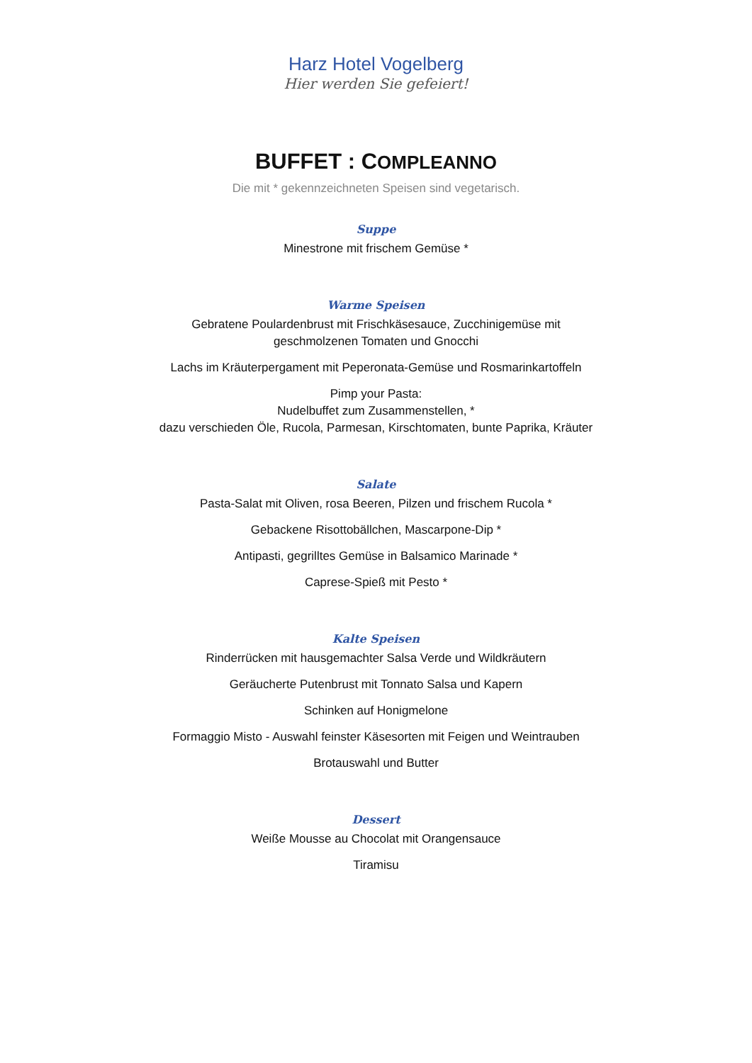Harz Hotel Vogelberg
Hier werden Sie gefeiert!
BUFFET : COMPLEANNO
Die mit * gekennzeichneten Speisen sind vegetarisch.
Suppe
Minestrone mit frischem Gemüse *
Warme Speisen
Gebratene Poulardenbrust mit Frischkäsesauce, Zucchinigemüse mit
geschmolzenen Tomaten und Gnocchi
Lachs im Kräuterpergament mit Peperonata-Gemüse und Rosmarinkartoffeln
Pimp your Pasta:
Nudelbuffet zum Zusammenstellen, *
dazu verschieden Öle, Rucola, Parmesan, Kirschtomaten, bunte Paprika, Kräuter
Salate
Pasta-Salat mit Oliven, rosa Beeren, Pilzen und frischem Rucola *
Gebackene Risottobällchen, Mascarpone-Dip *
Antipasti, gegrilltes Gemüse in Balsamico Marinade *
Caprese-Spieß mit Pesto *
Kalte Speisen
Rinderrücken mit hausgemachter Salsa Verde und Wildkräutern
Geräucherte Putenbrust mit Tonnato Salsa und Kapern
Schinken auf Honigmelone
Formaggio Misto - Auswahl feinster Käsesorten mit Feigen und Weintrauben
Brotauswahl und Butter
Dessert
Weiße Mousse au Chocolat mit Orangensauce
Tiramisu